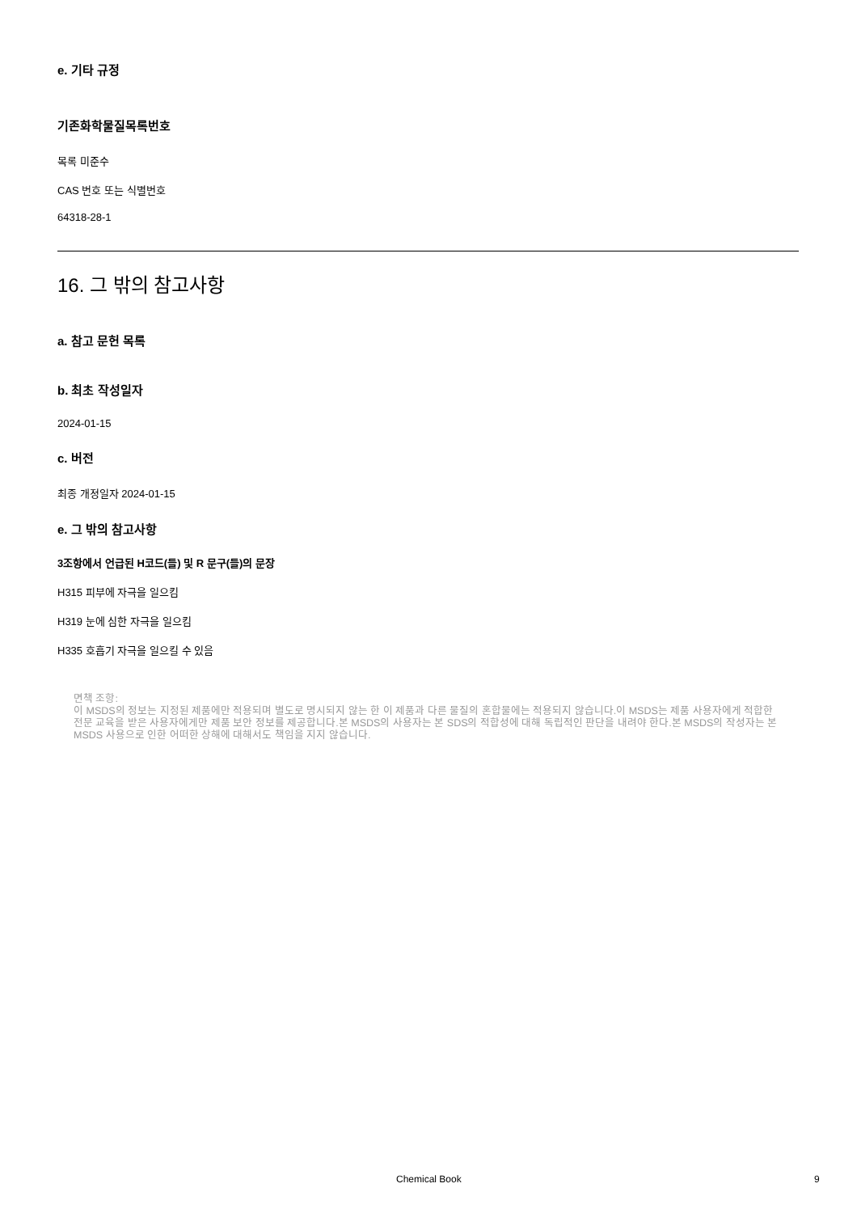e. 기타 규정
기존화학물질목록번호
목록 미준수
CAS 번호 또는 식별번호
64318-28-1
16. 그 밖의 참고사항
a. 참고 문헌 목록
b. 최초 작성일자
2024-01-15
c. 버전
최종 개정일자 2024-01-15
e. 그 밖의 참고사항
3조항에서 언급된 H코드(들) 및 R 문구(들)의 문장
H315 피부에 자극을 일으킴
H319 눈에 심한 자극을 일으킴
H335 호흡기 자극을 일으킬 수 있음
면책 조항:
이 MSDS의 정보는 지정된 제품에만 적용되며 별도로 명시되지 않는 한 이 제품과 다른 물질의 혼합물에는 적용되지 않습니다.이 MSDS는 제품 사용자에게 적합한 전문 교육을 받은 사용자에게만 제품 보안 정보를 제공합니다.본 MSDS의 사용자는 본 SDS의 적합성에 대해 독립적인 판단을 내려야 한다.본 MSDS의 작성자는 본 MSDS 사용으로 인한 어떠한 상해에 대해서도 책임을 지지 않습니다.
Chemical Book 9